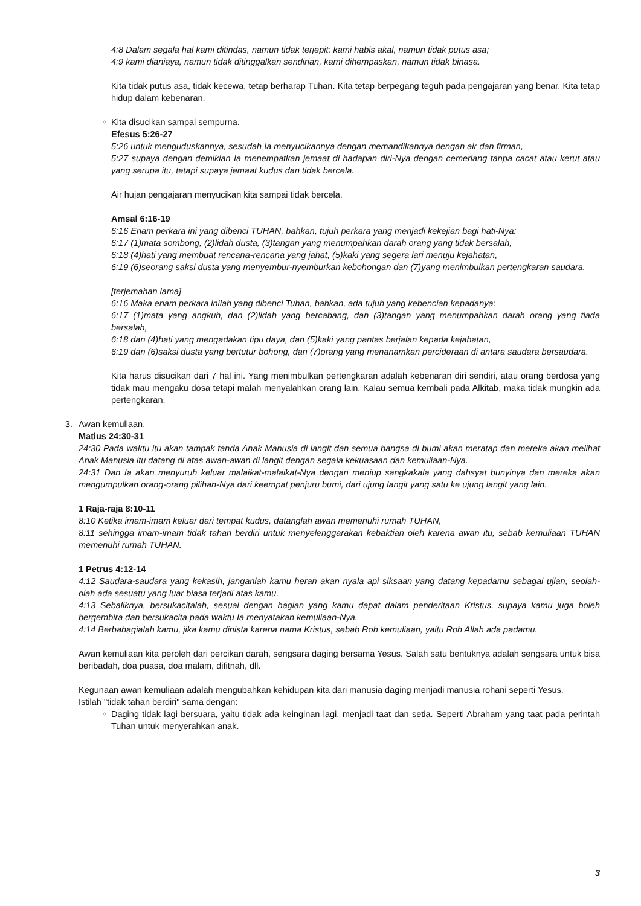4:8 Dalam segala hal kami ditindas, namun tidak terjepit; kami habis akal, namun tidak putus asa;
4:9 kami dianiaya, namun tidak ditinggalkan sendirian, kami dihempaskan, namun tidak binasa.
Kita tidak putus asa, tidak kecewa, tetap berharap Tuhan. Kita tetap berpegang teguh pada pengajaran yang benar. Kita tetap hidup dalam kebenaran.
○
Kita disucikan sampai sempurna.
Efesus 5:26-27
5:26 untuk menguduskannya, sesudah Ia menyucikannya dengan memandikannya dengan air dan firman,
5:27 supaya dengan demikian Ia menempatkan jemaat di hadapan diri-Nya dengan cemerlang tanpa cacat atau kerut atau yang serupa itu, tetapi supaya jemaat kudus dan tidak bercela.
Air hujan pengajaran menyucikan kita sampai tidak bercela.
Amsal 6:16-19
6:16 Enam perkara ini yang dibenci TUHAN, bahkan, tujuh perkara yang menjadi kekejian bagi hati-Nya:
6:17 (1)mata sombong, (2)lidah dusta, (3)tangan yang menumpahkan darah orang yang tidak bersalah,
6:18 (4)hati yang membuat rencana-rencana yang jahat, (5)kaki yang segera lari menuju kejahatan,
6:19 (6)seorang saksi dusta yang menyembur-nyemburkan kebohongan dan (7)yang menimbulkan pertengkaran saudara.
[terjemahan lama]
6:16 Maka enam perkara inilah yang dibenci Tuhan, bahkan, ada tujuh yang kebencian kepadanya:
6:17 (1)mata yang angkuh, dan (2)lidah yang bercabang, dan (3)tangan yang menumpahkan darah orang yang tiada bersalah,
6:18 dan (4)hati yang mengadakan tipu daya, dan (5)kaki yang pantas berjalan kepada kejahatan,
6:19 dan (6)saksi dusta yang bertutur bohong, dan (7)orang yang menanamkan percideraan di antara saudara bersaudara.
Kita harus disucikan dari 7 hal ini. Yang menimbulkan pertengkaran adalah kebenaran diri sendiri, atau orang berdosa yang tidak mau mengaku dosa tetapi malah menyalahkan orang lain. Kalau semua kembali pada Alkitab, maka tidak mungkin ada pertengkaran.
3.
Awan kemuliaan.
Matius 24:30-31
24:30 Pada waktu itu akan tampak tanda Anak Manusia di langit dan semua bangsa di bumi akan meratap dan mereka akan melihat Anak Manusia itu datang di atas awan-awan di langit dengan segala kekuasaan dan kemuliaan-Nya.
24:31 Dan Ia akan menyuruh keluar malaikat-malaikat-Nya dengan meniup sangkakala yang dahsyat bunyinya dan mereka akan mengumpulkan orang-orang pilihan-Nya dari keempat penjuru bumi, dari ujung langit yang satu ke ujung langit yang lain.
1 Raja-raja 8:10-11
8:10 Ketika imam-imam keluar dari tempat kudus, datanglah awan memenuhi rumah TUHAN,
8:11 sehingga imam-imam tidak tahan berdiri untuk menyelenggarakan kebaktian oleh karena awan itu, sebab kemuliaan TUHAN memenuhi rumah TUHAN.
1 Petrus 4:12-14
4:12 Saudara-saudara yang kekasih, janganlah kamu heran akan nyala api siksaan yang datang kepadamu sebagai ujian, seolah-olah ada sesuatu yang luar biasa terjadi atas kamu.
4:13 Sebaliknya, bersukacitalah, sesuai dengan bagian yang kamu dapat dalam penderitaan Kristus, supaya kamu juga boleh bergembira dan bersukacita pada waktu Ia menyatakan kemuliaan-Nya.
4:14 Berbahagialah kamu, jika kamu dinista karena nama Kristus, sebab Roh kemuliaan, yaitu Roh Allah ada padamu.
Awan kemuliaan kita peroleh dari percikan darah, sengsara daging bersama Yesus. Salah satu bentuknya adalah sengsara untuk bisa beribadah, doa puasa, doa malam, difitnah, dll.
Kegunaan awan kemuliaan adalah mengubahkan kehidupan kita dari manusia daging menjadi manusia rohani seperti Yesus.
Istilah "tidak tahan berdiri" sama dengan:
○
Daging tidak lagi bersuara, yaitu tidak ada keinginan lagi, menjadi taat dan setia. Seperti Abraham yang taat pada perintah Tuhan untuk menyerahkan anak.
3